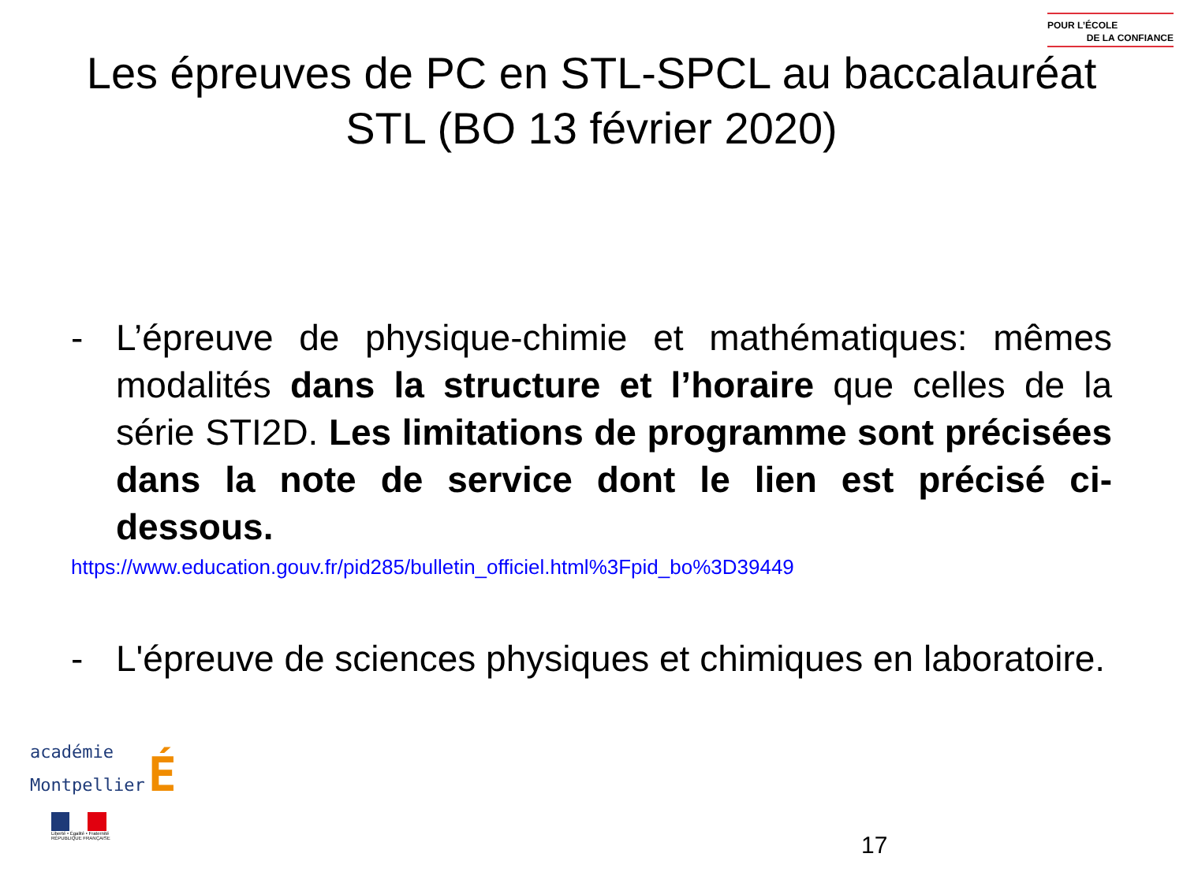POUR L’ÉCOLE
DE LA CONFIANCE
Les épreuves de PC en STL-SPCL au baccalauréat STL (BO 13 février 2020)
- L’épreuve de physique-chimie et mathématiques: mêmes modalités dans la structure et l’horaire que celles de la série STI2D. Les limitations de programme sont précisées dans la note de service dont le lien est précisé ci-dessous.
https://www.education.gouv.fr/pid285/bulletin_officiel.html%3Fpid_bo%3D39449
- L'épreuve de sciences physiques et chimiques en laboratoire.
académie
Montpellier É
Liberté • Égalité • Fraternité
RÉPUBLIQUE FRANÇAISE
17